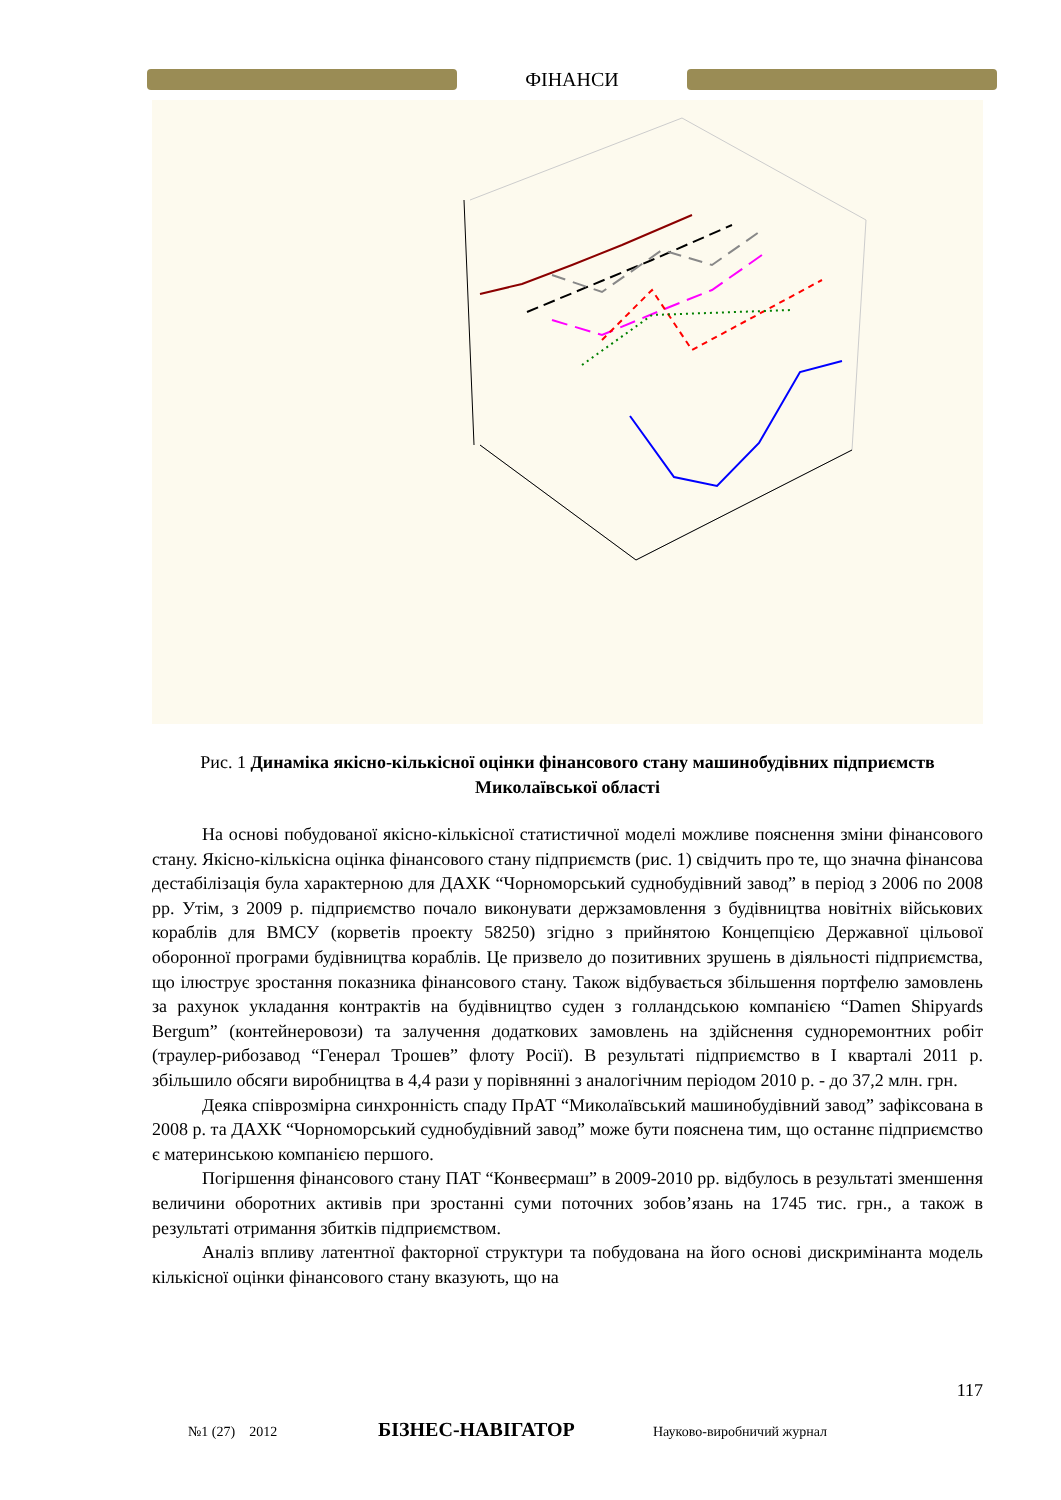ФІНАНСИ
Рис. 1 Динаміка якісно-кількісної оцінки фінансового стану машинобудівних підприємств Миколаївської області
На основі побудованої якісно-кількісної статистичної моделі можливе пояснення зміни фінансового стану. Якісно-кількісна оцінка фінансового стану підприємств (рис. 1) свідчить про те, що значна фінансова дестабілізація була характерною для ДАХК “Чорноморський суднобудівний завод” в період з 2006 по 2008 рр. Утім, з 2009 р. підприємство почало виконувати держзамовлення з будівництва новітніх військових кораблів для ВМСУ (корветів проекту 58250) згідно з прийнятою Концепцією Державної цільової оборонної програми будівництва кораблів. Це призвело до позитивних зрушень в діяльності підприємства, що ілюструє зростання показника фінансового стану. Також відбувається збільшення портфелю замовлень за рахунок укладання контрактів на будівництво суден з голландською компанією “Damen Shipyards Bergum” (контейнеровози) та залучення додаткових замовлень на здійснення судноремонтних робіт (траулер-рибозавод “Генерал Трошев” флоту Росії). В результаті підприємство в I кварталі 2011 р. збільшило обсяги виробництва в 4,4 рази у порівнянні з аналогічним періодом 2010 р. - до 37,2 млн. грн.
Деяка співрозмірна синхронність спаду ПрАТ “Миколаївський машинобудівний завод” зафіксована в 2008 р. та ДАХК “Чорноморський суднобудівний завод” може бути пояснена тим, що останнє підприємство є материнською компанією першого.
Погіршення фінансового стану ПАТ “Конвеєрмаш” в 2009-2010 рр. відбулось в результаті зменшення величини оборотних активів при зростанні суми поточних зобов’язань на 1745 тис. грн., а також в результаті отримання збитків підприємством.
Аналіз впливу латентної факторної структури та побудована на його основі дискримінанта модель кількісної оцінки фінансового стану вказують, що на
117
№1 (27) 2012 БІЗНЕС-НАВІГАТОР Науково-виробничий журнал